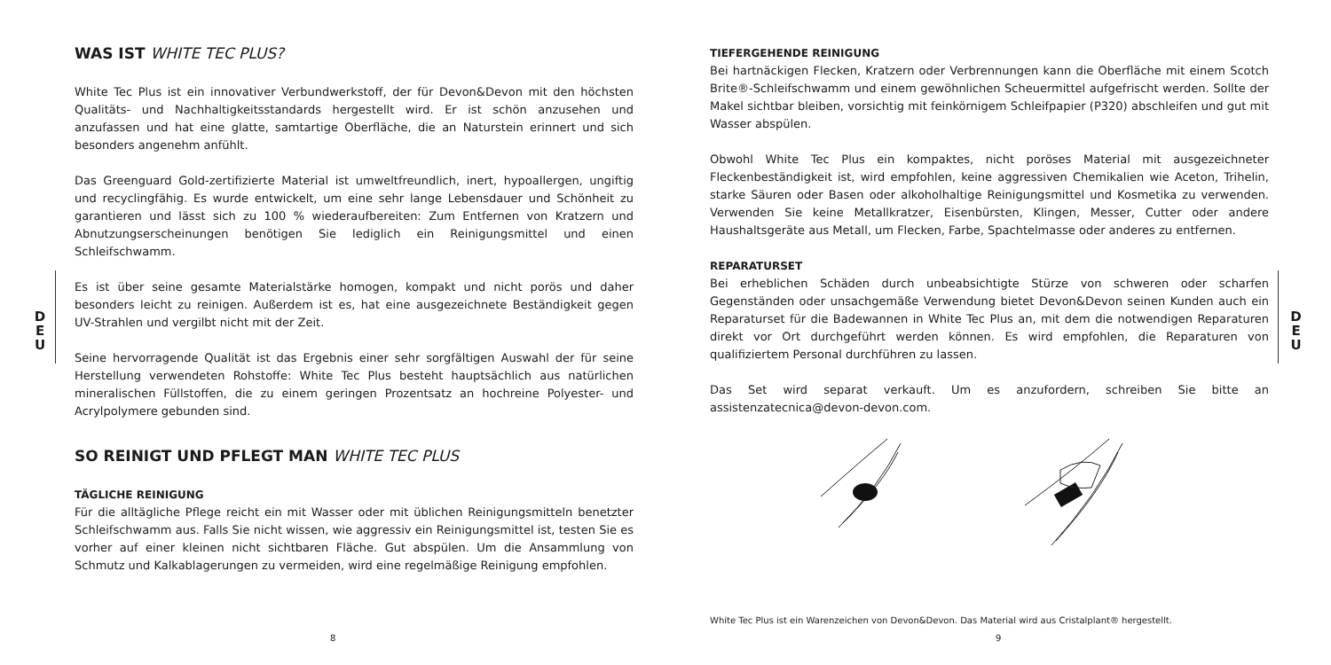WAS IST WHITE TEC PLUS?
White Tec Plus ist ein innovativer Verbundwerkstoff, der für Devon&Devon mit den höchsten Qualitäts- und Nachhaltigkeitsstandards hergestellt wird. Er ist schön anzusehen und anzufassen und hat eine glatte, samtartige Oberfläche, die an Naturstein erinnert und sich besonders angenehm anfühlt.
Das Greenguard Gold-zertifizierte Material ist umweltfreundlich, inert, hypoallergen, ungiftig und recyclingfähig. Es wurde entwickelt, um eine sehr lange Lebensdauer und Schönheit zu garantieren und lässt sich zu 100 % wiederaufbereiten: Zum Entfernen von Kratzern und Abnutzungserscheinungen benötigen Sie lediglich ein Reinigungsmittel und einen Schleifschwamm.
Es ist über seine gesamte Materialstärke homogen, kompakt und nicht porös und daher besonders leicht zu reinigen. Außerdem ist es, hat eine ausgezeichnete Beständigkeit gegen UV-Strahlen und vergilbt nicht mit der Zeit.
Seine hervorragende Qualität ist das Ergebnis einer sehr sorgfältigen Auswahl der für seine Herstellung verwendeten Rohstoffe: White Tec Plus besteht hauptsächlich aus natürlichen mineralischen Füllstoffen, die zu einem geringen Prozentsatz an hochreine Polyester- und Acrylpolymere gebunden sind.
SO REINIGT UND PFLEGT MAN WHITE TEC PLUS
TÄGLICHE REINIGUNG
Für die alltägliche Pflege reicht ein mit Wasser oder mit üblichen Reinigungsmitteln benetzter Schleifschwamm aus. Falls Sie nicht wissen, wie aggressiv ein Reinigungsmittel ist, testen Sie es vorher auf einer kleinen nicht sichtbaren Fläche. Gut abspülen. Um die Ansammlung von Schmutz und Kalkablagerungen zu vermeiden, wird eine regelmäßige Reinigung empfohlen.
D
E
U
8
TIEFERGEHENDE REINIGUNG
Bei hartnäckigen Flecken, Kratzern oder Verbrennungen kann die Oberfläche mit einem Scotch Brite®-Schleifschwamm und einem gewöhnlichen Scheuermittel aufgefrischt werden. Sollte der Makel sichtbar bleiben, vorsichtig mit feinkörnigem Schleifpapier (P320) abschleifen und gut mit Wasser abspülen.
Obwohl White Tec Plus ein kompaktes, nicht poröses Material mit ausgezeichneter Fleckenbeständigkeit ist, wird empfohlen, keine aggressiven Chemikalien wie Aceton, Trihelin, starke Säuren oder Basen oder alkoholhaltige Reinigungsmittel und Kosmetika zu verwenden. Verwenden Sie keine Metallkratzer, Eisenbürsten, Klingen, Messer, Cutter oder andere Haushaltsgeräte aus Metall, um Flecken, Farbe, Spachtelmasse oder anderes zu entfernen.
REPARATURSET
Bei erheblichen Schäden durch unbeabsichtigte Stürze von schweren oder scharfen Gegenständen oder unsachgemäße Verwendung bietet Devon&Devon seinen Kunden auch ein Reparaturset für die Badewannen in White Tec Plus an, mit dem die notwendigen Reparaturen direkt vor Ort durchgeführt werden können. Es wird empfohlen, die Reparaturen von qualifiziertem Personal durchführen zu lassen.
Das Set wird separat verkauft. Um es anzufordern, schreiben Sie bitte an assistenzatecnica@devon-devon.com.
D
E
U
White Tec Plus ist ein Warenzeichen von Devon&Devon. Das Material wird aus Cristalplant® hergestellt.
9